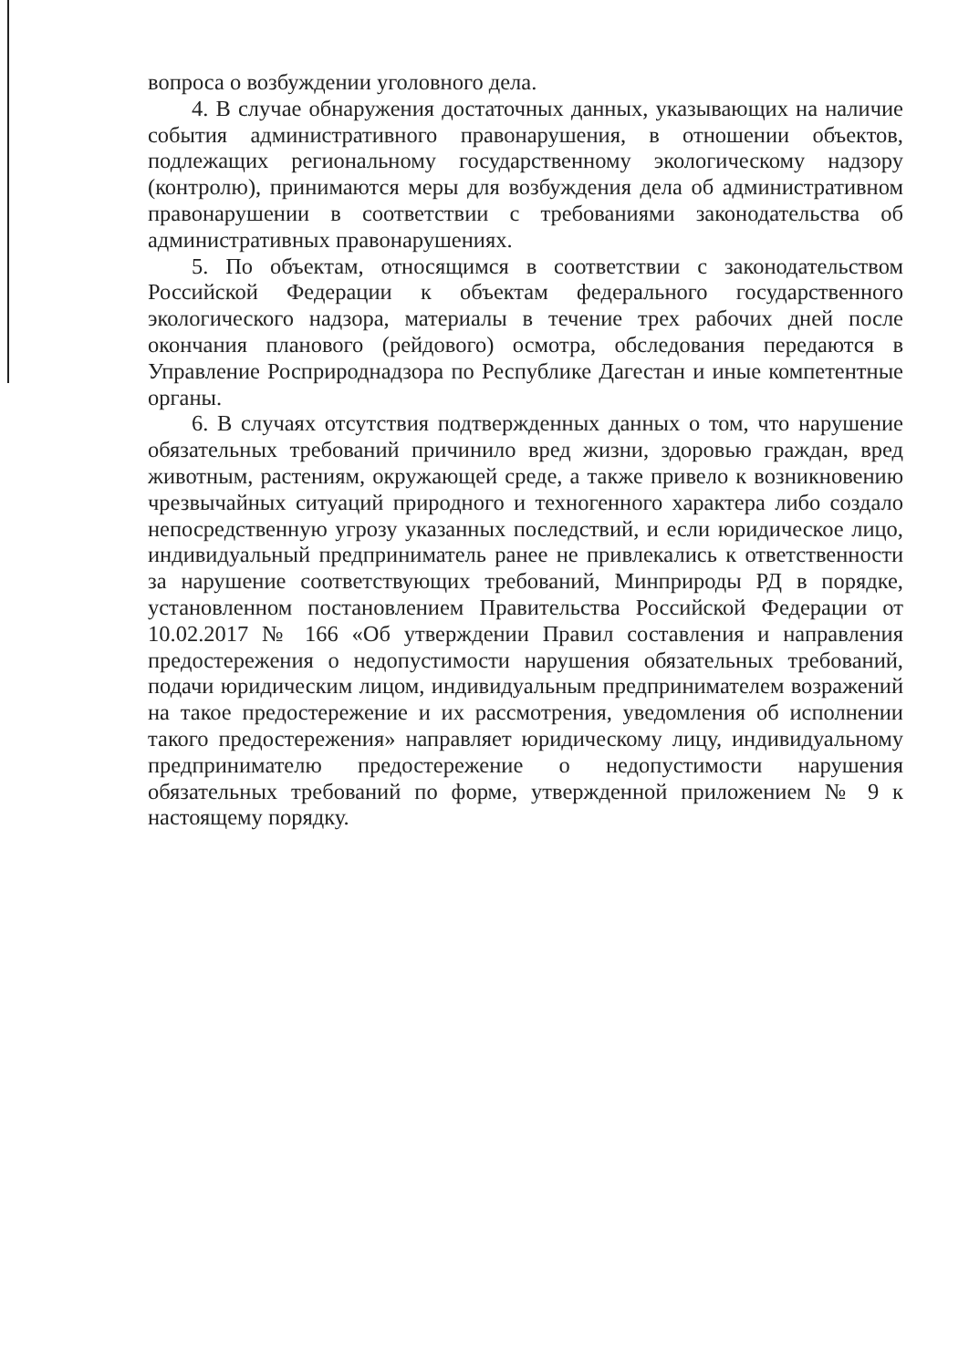вопроса о возбуждении уголовного дела.
4. В случае обнаружения достаточных данных, указывающих на наличие события административного правонарушения, в отношении объектов, подлежащих региональному государственному экологическому надзору (контролю), принимаются меры для возбуждения дела об административном правонарушении в соответствии с требованиями законодательства об административных правонарушениях.
5. По объектам, относящимся в соответствии с законодательством Российской Федерации к объектам федерального государственного экологического надзора, материалы в течение трех рабочих дней после окончания планового (рейдового) осмотра, обследования передаются в Управление Росприроднадзора по Республике Дагестан и иные компетентные органы.
6. В случаях отсутствия подтвержденных данных о том, что нарушение обязательных требований причинило вред жизни, здоровью граждан, вред животным, растениям, окружающей среде, а также привело к возникновению чрезвычайных ситуаций природного и техногенного характера либо создало непосредственную угрозу указанных последствий, и если юридическое лицо, индивидуальный предприниматель ранее не привлекались к ответственности за нарушение соответствующих требований, Минприроды РД в порядке, установленном постановлением Правительства Российской Федерации от 10.02.2017 № 166 «Об утверждении Правил составления и направления предостережения о недопустимости нарушения обязательных требований, подачи юридическим лицом, индивидуальным предпринимателем возражений на такое предостережение и их рассмотрения, уведомления об исполнении такого предостережения» направляет юридическому лицу, индивидуальному предпринимателю предостережение о недопустимости нарушения обязательных требований по форме, утвержденной приложением № 9 к настоящему порядку.